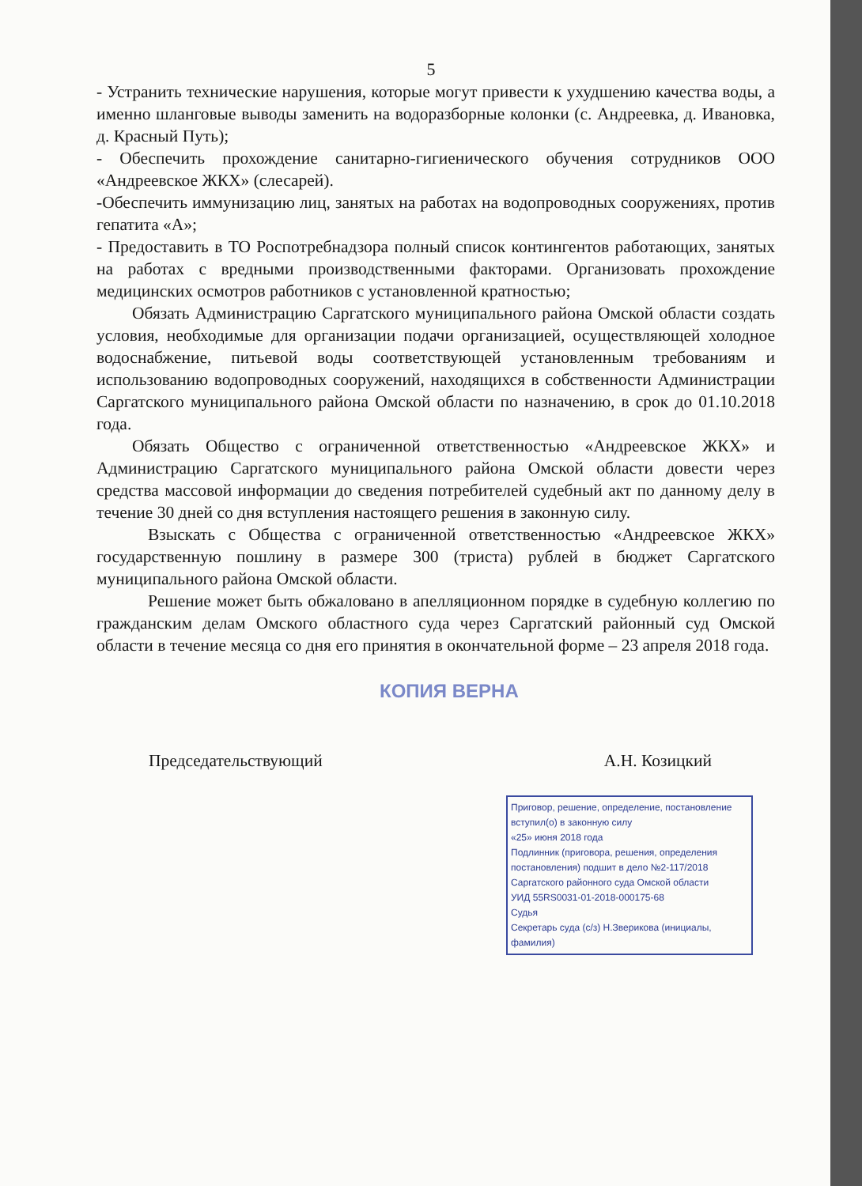5
- Устранить технические нарушения, которые могут привести к ухудшению качества воды, а именно шланговые выводы заменить на водоразборные колонки (с. Андреевка, д. Ивановка, д. Красный Путь);
- Обеспечить прохождение санитарно-гигиенического обучения сотрудников ООО «Андреевское ЖКХ» (слесарей).
-Обеспечить иммунизацию лиц, занятых на работах на водопроводных сооружениях, против гепатита «А»;
- Предоставить в ТО Роспотребнадзора полный список контингентов работающих, занятых на работах с вредными производственными факторами. Организовать прохождение медицинских осмотров работников с установленной кратностью;
Обязать Администрацию Саргатского муниципального района Омской области создать условия, необходимые для организации подачи организацией, осуществляющей холодное водоснабжение, питьевой воды соответствующей установленным требованиям и использованию водопроводных сооружений, находящихся в собственности Администрации Саргатского муниципального района Омской области по назначению, в срок до 01.10.2018 года.
Обязать Общество с ограниченной ответственностью «Андреевское ЖКХ» и Администрацию Саргатского муниципального района Омской области довести через средства массовой информации до сведения потребителей судебный акт по данному делу в течение 30 дней со дня вступления настоящего решения в законную силу.
Взыскать с Общества с ограниченной ответственностью «Андреевское ЖКХ» государственную пошлину в размере 300 (триста) рублей в бюджет Саргатского муниципального района Омской области.
Решение может быть обжаловано в апелляционном порядке в судебную коллегию по гражданским делам Омского областного суда через Саргатский районный суд Омской области в течение месяца со дня его принятия в окончательной форме – 23 апреля 2018 года.
КОПИЯ ВЕРНА
Председательствующий А.Н. Козицкий
Приговор, решение, определение, постановление вступил(о) в законную силу
«25» июня 2018 года
Подлинник (приговора, решения, определения постановления) подшит в дело №2-117/2018 Саргатского районного суда Омской области
УИД 55RS0031-01-2018-000175-68
Судья
Секретарь суда (с/з) Н.Зверикова (инициалы, фамилия)